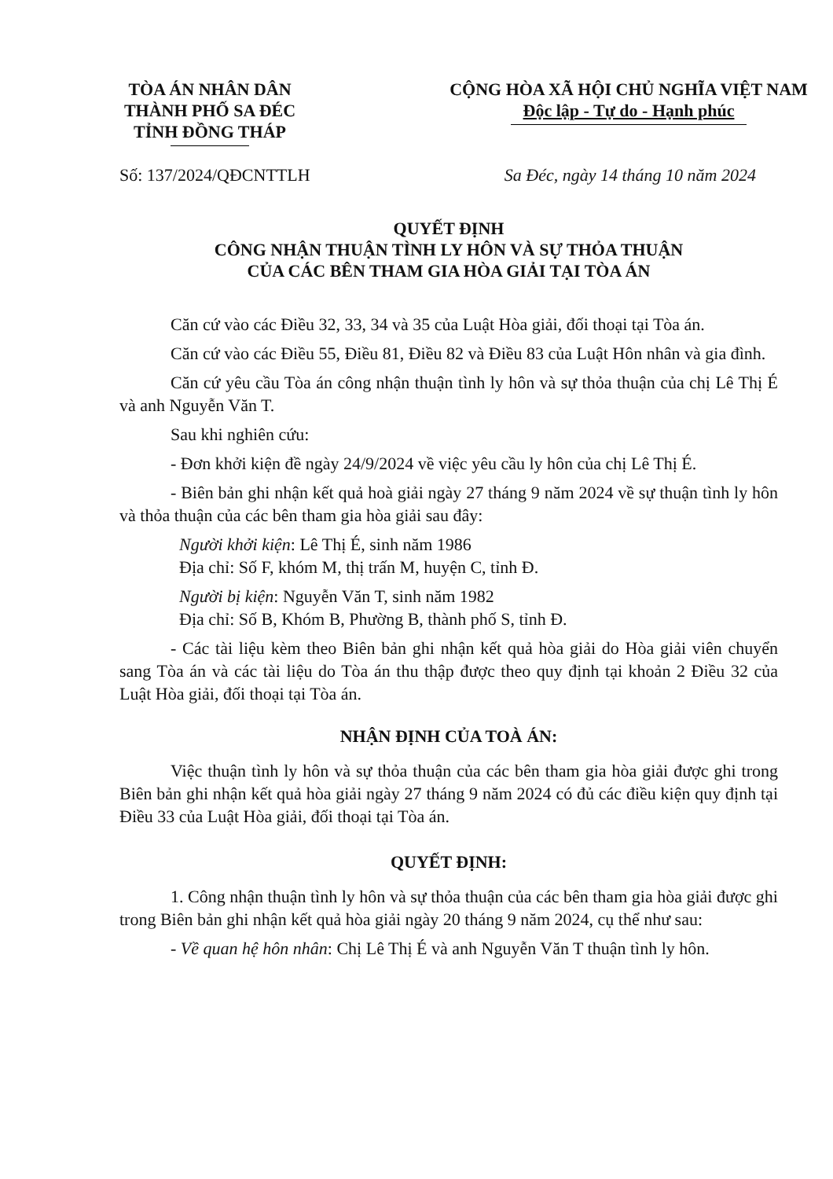TÒA ÁN NHÂN DÂN
THÀNH PHỐ SA ĐÉC
TỈNH ĐỒNG THÁP
CỘNG HÒA XÃ HỘI CHỦ NGHĨA VIỆT NAM
Độc lập - Tự do - Hạnh phúc
Số: 137/2024/QĐCNTTLH Sa Đéc, ngày 14 tháng 10 năm 2024
QUYẾT ĐỊNH
CÔNG NHẬN THUẬN TÌNH LY HÔN VÀ SỰ THỎA THUẬN
CỦA CÁC BÊN THAM GIA HÒA GIẢI TẠI TÒA ÁN
Căn cứ vào các Điều 32, 33, 34 và 35 của Luật Hòa giải, đối thoại tại Tòa án.
Căn cứ vào các Điều 55, Điều 81, Điều 82 và Điều 83 của Luật Hôn nhân và gia đình.
Căn cứ yêu cầu Tòa án công nhận thuận tình ly hôn và sự thỏa thuận của chị Lê Thị É và anh Nguyễn Văn T.
Sau khi nghiên cứu:
- Đơn khởi kiện đề ngày 24/9/2024 về việc yêu cầu ly hôn của chị Lê Thị É.
- Biên bản ghi nhận kết quả hoà giải ngày 27 tháng 9 năm 2024 về sự thuận tình ly hôn và thỏa thuận của các bên tham gia hòa giải sau đây:
Người khởi kiện: Lê Thị É, sinh năm 1986
Địa chỉ: Số F, khóm M, thị trấn M, huyện C, tỉnh Đ.
Người bị kiện: Nguyễn Văn T, sinh năm 1982
Địa chỉ: Số B, Khóm B, Phường B, thành phố S, tỉnh Đ.
- Các tài liệu kèm theo Biên bản ghi nhận kết quả hòa giải do Hòa giải viên chuyển sang Tòa án và các tài liệu do Tòa án thu thập được theo quy định tại khoản 2 Điều 32 của Luật Hòa giải, đối thoại tại Tòa án.
NHẬN ĐỊNH CỦA TOÀ ÁN:
Việc thuận tình ly hôn và sự thỏa thuận của các bên tham gia hòa giải được ghi trong Biên bản ghi nhận kết quả hòa giải ngày 27 tháng 9 năm 2024 có đủ các điều kiện quy định tại Điều 33 của Luật Hòa giải, đối thoại tại Tòa án.
QUYẾT ĐỊNH:
1. Công nhận thuận tình ly hôn và sự thỏa thuận của các bên tham gia hòa giải được ghi trong Biên bản ghi nhận kết quả hòa giải ngày 20 tháng 9 năm 2024, cụ thể như sau:
- Về quan hệ hôn nhân: Chị Lê Thị É và anh Nguyễn Văn T thuận tình ly hôn.